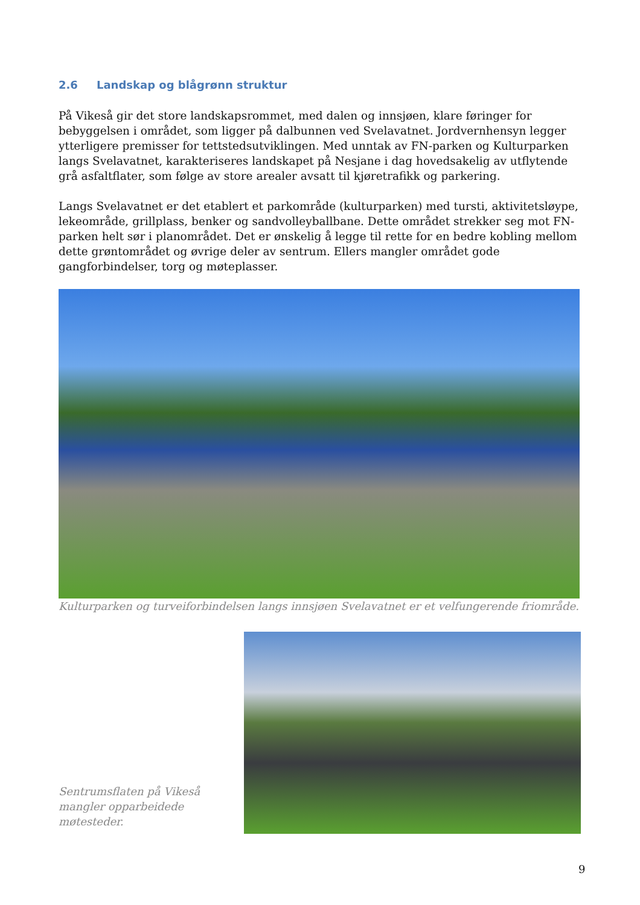2.6 Landskap og blågrønn struktur
På Vikeså gir det store landskapsrommet, med dalen og innsjøen, klare føringer for bebyggelsen i området, som ligger på dalbunnen ved Svelavatnet. Jordvernhensyn legger ytterligere premisser for tettstedsutviklingen. Med unntak av FN-parken og Kulturparken langs Svelavatnet, karakteriseres landskapet på Nesjane i dag hovedsakelig av utflytende grå asfaltflater, som følge av store arealer avsatt til kjøretrafikk og parkering.
Langs Svelavatnet er det etablert et parkområde (kulturparken) med tursti, aktivitetsløype, lekeområde, grillplass, benker og sandvolleyballbane. Dette området strekker seg mot FN-parken helt sør i planområdet. Det er ønskelig å legge til rette for en bedre kobling mellom dette grøntområdet og øvrige deler av sentrum. Ellers mangler området gode gangforbindelser, torg og møteplasser.
Kulturparken og turveiforbindelsen langs innsjøen Svelavatnet er et velfungerende friområde.
Sentrumsflaten på Vikeså mangler opparbeidede møtesteder.
9